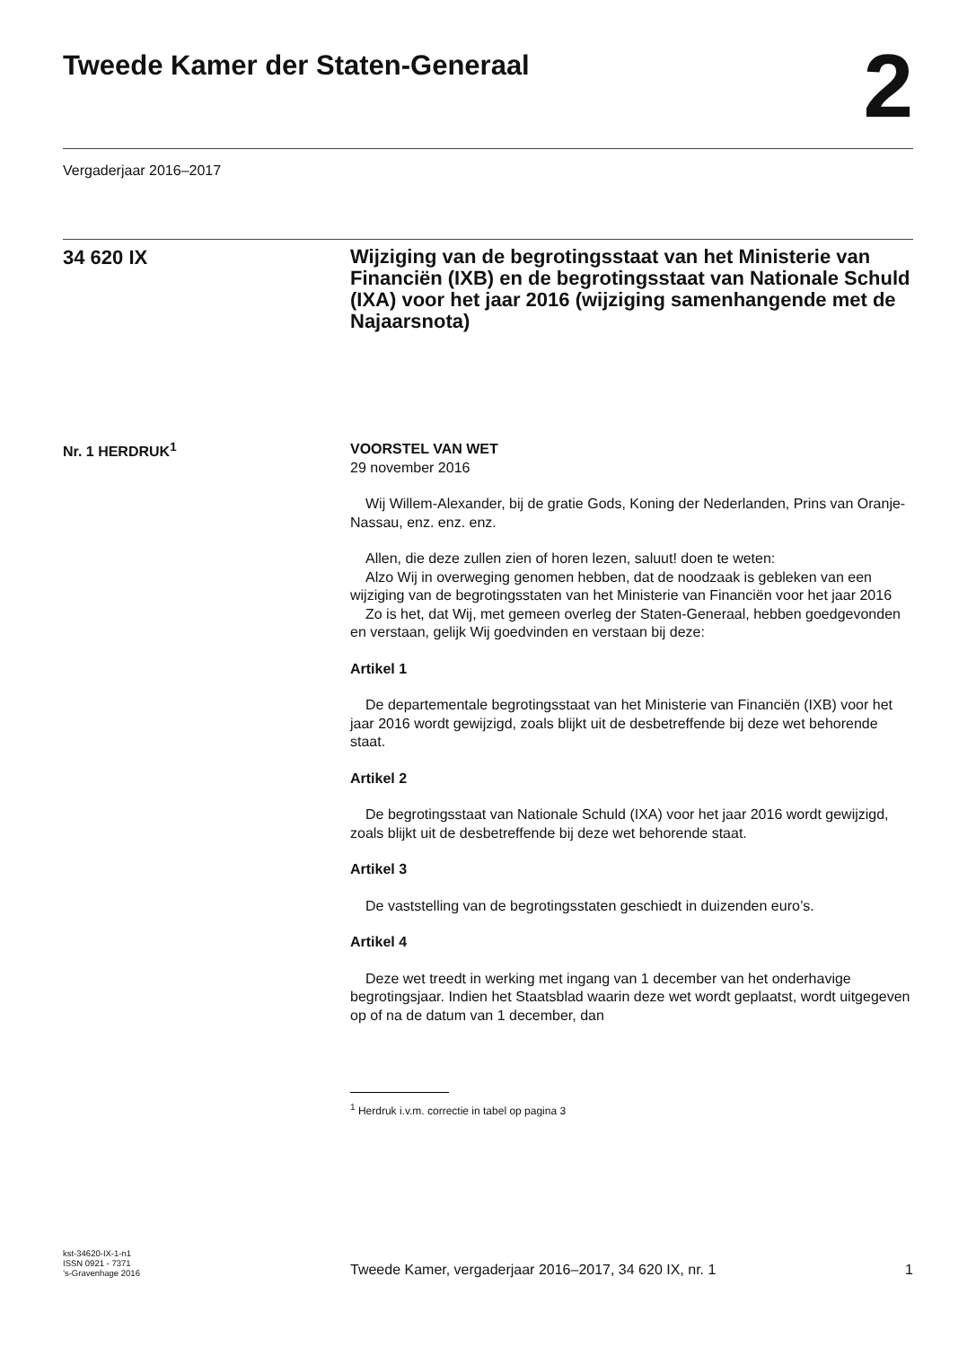Tweede Kamer der Staten-Generaal
2
Vergaderjaar 2016–2017
34 620 IX
Wijziging van de begrotingsstaat van het Ministerie van Financiën (IXB) en de begrotingsstaat van Nationale Schuld (IXA) voor het jaar 2016 (wijziging samenhangende met de Najaarsnota)
Nr. 1 HERDRUK<sup>1</sup>
VOORSTEL VAN WET
29 november 2016
Wij Willem-Alexander, bij de gratie Gods, Koning der Nederlanden, Prins van Oranje-Nassau, enz. enz. enz.
Allen, die deze zullen zien of horen lezen, saluut! doen te weten:
Alzo Wij in overweging genomen hebben, dat de noodzaak is gebleken van een wijziging van de begrotingsstaten van het Ministerie van Financiën voor het jaar 2016
Zo is het, dat Wij, met gemeen overleg der Staten-Generaal, hebben goedgevonden en verstaan, gelijk Wij goedvinden en verstaan bij deze:
Artikel 1
De departementale begrotingsstaat van het Ministerie van Financiën (IXB) voor het jaar 2016 wordt gewijzigd, zoals blijkt uit de desbetreffende bij deze wet behorende staat.
Artikel 2
De begrotingsstaat van Nationale Schuld (IXA) voor het jaar 2016 wordt gewijzigd, zoals blijkt uit de desbetreffende bij deze wet behorende staat.
Artikel 3
De vaststelling van de begrotingsstaten geschiedt in duizenden euro’s.
Artikel 4
Deze wet treedt in werking met ingang van 1 december van het onderhavige begrotingsjaar. Indien het Staatsblad waarin deze wet wordt geplaatst, wordt uitgegeven op of na de datum van 1 december, dan
<sup>1</sup> Herdruk i.v.m. correctie in tabel op pagina 3
kst-34620-IX-1-n1
ISSN 0921 - 7371
’s-Gravenhage 2016
Tweede Kamer, vergaderjaar 2016–2017, 34 620 IX, nr. 1
1